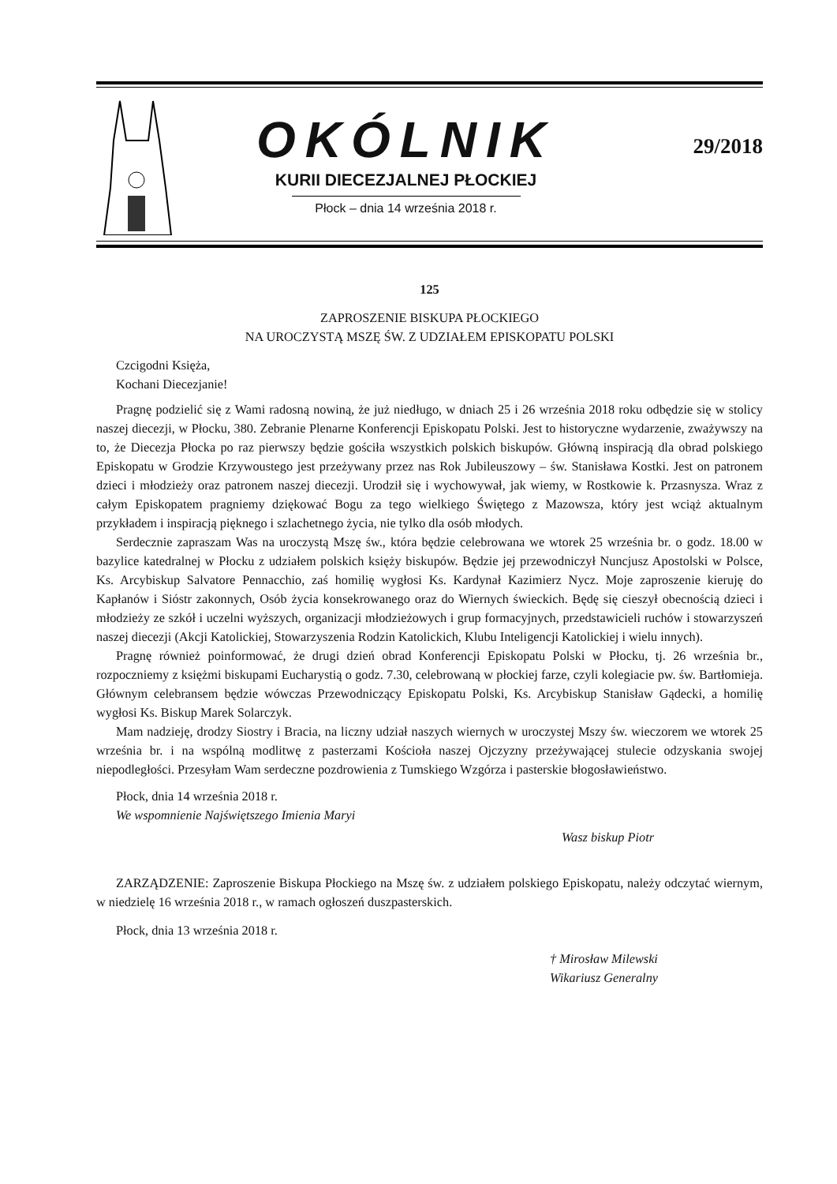OKÓLNIK
KURII DIECEZJALNEJ PŁOCKIEJ
Płock – dnia 14 września 2018 r.
29/2018
125
ZAPROSZENIE BISKUPA PŁOCKIEGO
NA UROCZYSTĄ MSZĘ ŚW. Z UDZIAŁEM EPISKOPATU POLSKI
Czcigodni Księża,
Kochani Diecezjanie!
Pragnę podzielić się z Wami radosną nowiną, że już niedługo, w dniach 25 i 26 września 2018 roku odbędzie się w stolicy naszej diecezji, w Płocku, 380. Zebranie Plenarne Konferencji Episkopatu Polski. Jest to historyczne wydarzenie, zważywszy na to, że Diecezja Płocka po raz pierwszy będzie gościła wszystkich polskich biskupów. Główną inspiracją dla obrad polskiego Episkopatu w Grodzie Krzywoustego jest przeżywany przez nas Rok Jubileuszowy – św. Stanisława Kostki. Jest on patronem dzieci i młodzieży oraz patronem naszej diecezji. Urodził się i wychowywał, jak wiemy, w Rostkowie k. Przasnysza. Wraz z całym Episkopatem pragniemy dziękować Bogu za tego wielkiego Świętego z Mazowsza, który jest wciąż aktualnym przykładem i inspiracją pięknego i szlachetnego życia, nie tylko dla osób młodych.
Serdecznie zapraszam Was na uroczystą Mszę św., która będzie celebrowana we wtorek 25 września br. o godz. 18.00 w bazylice katedralnej w Płocku z udziałem polskich księży biskupów. Będzie jej przewodniczył Nuncjusz Apostolski w Polsce, Ks. Arcybiskup Salvatore Pennacchio, zaś homilię wygłosi Ks. Kardynał Kazimierz Nycz. Moje zaproszenie kieruję do Kapłanów i Sióstr zakonnych, Osób życia konsekrowanego oraz do Wiernych świeckich. Będę się cieszył obecnością dzieci i młodzieży ze szkół i uczelni wyższych, organizacji młodzieżowych i grup formacyjnych, przedstawicieli ruchów i stowarzyszeń naszej diecezji (Akcji Katolickiej, Stowarzyszenia Rodzin Katolickich, Klubu Inteligencji Katolickiej i wielu innych).
Pragnę również poinformować, że drugi dzień obrad Konferencji Episkopatu Polski w Płocku, tj. 26 września br., rozpoczniemy z księżmi biskupami Eucharystią o godz. 7.30, celebrowaną w płockiej farze, czyli kolegiacie pw. św. Bartłomieja. Głównym celebransem będzie wówczas Przewodniczący Episkopatu Polski, Ks. Arcybiskup Stanisław Gądecki, a homilię wygłosi Ks. Biskup Marek Solarczyk.
Mam nadzieję, drodzy Siostry i Bracia, na liczny udział naszych wiernych w uroczystej Mszy św. wieczorem we wtorek 25 września br. i na wspólną modlitwę z pasterzami Kościoła naszej Ojczyzny przeżywającej stulecie odzyskania swojej niepodległości. Przesyłam Wam serdeczne pozdrowienia z Tumskiego Wzgórza i pasterskie błogosławieństwo.
Płock, dnia 14 września 2018 r.
We wspomnienie Najświętszego Imienia Maryi
Wasz biskup Piotr
ZARZĄDZENIE: Zaproszenie Biskupa Płockiego na Mszę św. z udziałem polskiego Episkopatu, należy odczytać wiernym, w niedzielę 16 września 2018 r., w ramach ogłoszeń duszpasterskich.
Płock, dnia 13 września 2018 r.
† Mirosław Milewski
Wikariusz Generalny